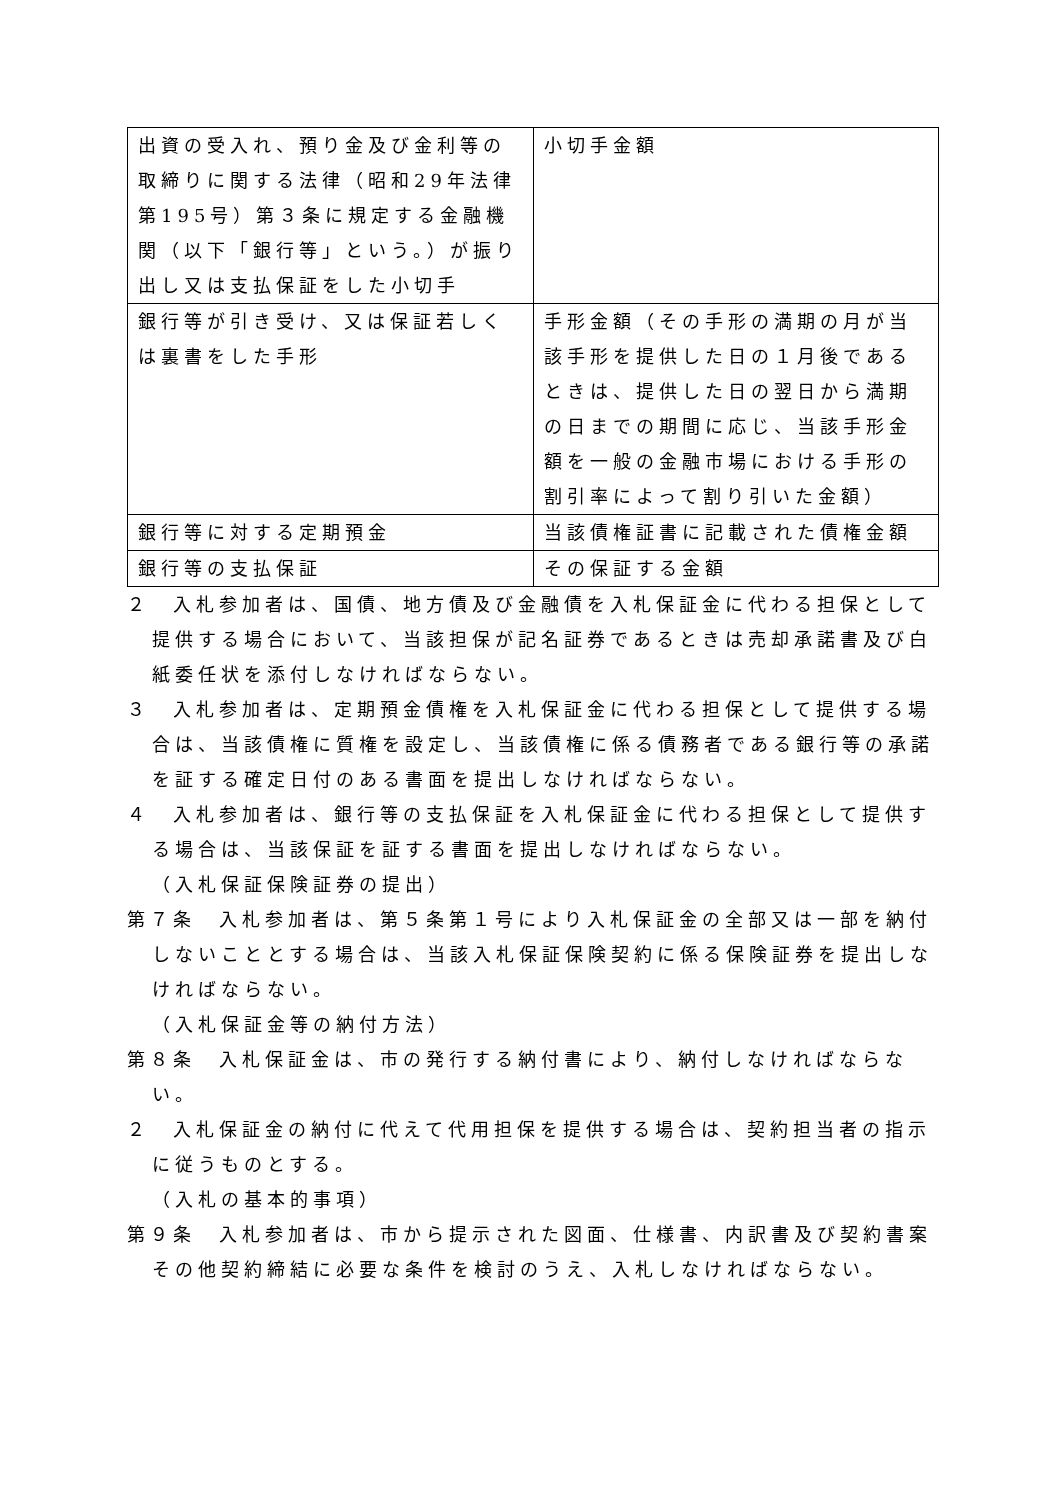| 出資の受入れ、預り金及び金利等の取締りに関する法律（昭和29年法律第195号）第３条に規定する金融機関（以下「銀行等」という。）が振り出し又は支払保証をした小切手 | 小切手金額 |
| 銀行等が引き受け、又は保証若しくは裏書をした手形 | 手形金額（その手形の満期の月が当該手形を提供した日の１月後であるときは、提供した日の翌日から満期の日までの期間に応じ、当該手形金額を一般の金融市場における手形の割引率によって割り引いた金額） |
| 銀行等に対する定期預金 | 当該債権証書に記載された債権金額 |
| 銀行等の支払保証 | その保証する金額 |
２　入札参加者は、国債、地方債及び金融債を入札保証金に代わる担保として提供する場合において、当該担保が記名証券であるときは売却承諾書及び白紙委任状を添付しなければならない。
３　入札参加者は、定期預金債権を入札保証金に代わる担保として提供する場合は、当該債権に質権を設定し、当該債権に係る債務者である銀行等の承諾を証する確定日付のある書面を提出しなければならない。
４　入札参加者は、銀行等の支払保証を入札保証金に代わる担保として提供する場合は、当該保証を証する書面を提出しなければならない。
（入札保証保険証券の提出）
第７条　入札参加者は、第５条第１号により入札保証金の全部又は一部を納付しないこととする場合は、当該入札保証保険契約に係る保険証券を提出しなければならない。
（入札保証金等の納付方法）
第８条　入札保証金は、市の発行する納付書により、納付しなければならない。
２　入札保証金の納付に代えて代用担保を提供する場合は、契約担当者の指示に従うものとする。
（入札の基本的事項）
第９条　入札参加者は、市から提示された図面、仕様書、内訳書及び契約書案その他契約締結に必要な条件を検討のうえ、入札しなければならない。